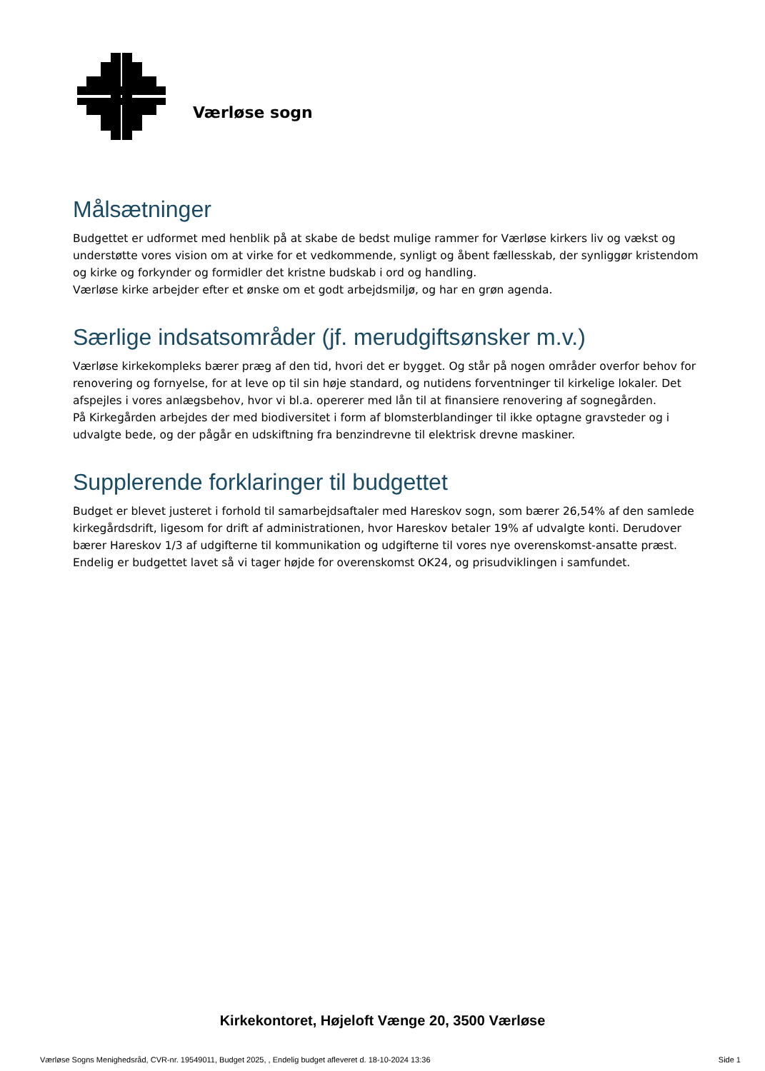Værløse sogn
Målsætninger
Budgettet er udformet med henblik på at skabe de bedst mulige rammer for Værløse kirkers liv og vækst og understøtte vores vision om at virke for et vedkommende, synligt og åbent fællesskab, der synliggør kristendom og kirke og forkynder og formidler det kristne budskab i ord og handling.
Værløse kirke arbejder efter et ønske om et godt arbejdsmiljø, og har en grøn agenda.
Særlige indsatsområder (jf. merudgiftsønsker m.v.)
Værløse kirkekompleks bærer præg af den tid, hvori det er bygget. Og står på nogen områder overfor behov for renovering og fornyelse, for at leve op til sin høje standard, og nutidens forventninger til kirkelige lokaler. Det afspejles i vores anlægsbehov, hvor vi bl.a. opererer med lån til at finansiere renovering af sognegården.
På Kirkegården arbejdes der med biodiversitet i form af blomsterblandinger til ikke optagne gravsteder og i udvalgte bede, og der pågår en udskiftning fra benzindrevne til elektrisk drevne maskiner.
Supplerende forklaringer til budgettet
Budget er blevet justeret i forhold til samarbejdsaftaler med Hareskov sogn, som bærer 26,54% af den samlede kirkegårdsdrift, ligesom for drift af administrationen, hvor Hareskov betaler 19% af udvalgte konti. Derudover bærer Hareskov 1/3 af udgifterne til kommunikation og udgifterne til vores nye overenskomst-ansatte præst.
Endelig er budgettet lavet så vi tager højde for overenskomst OK24, og prisudviklingen i samfundet.
Kirkekontoret, Højeloft Vænge 20, 3500 Værløse
Værløse Sogns Menighedsråd, CVR-nr. 19549011, Budget 2025, , Endelig budget afleveret d. 18-10-2024 13:36 Side 1